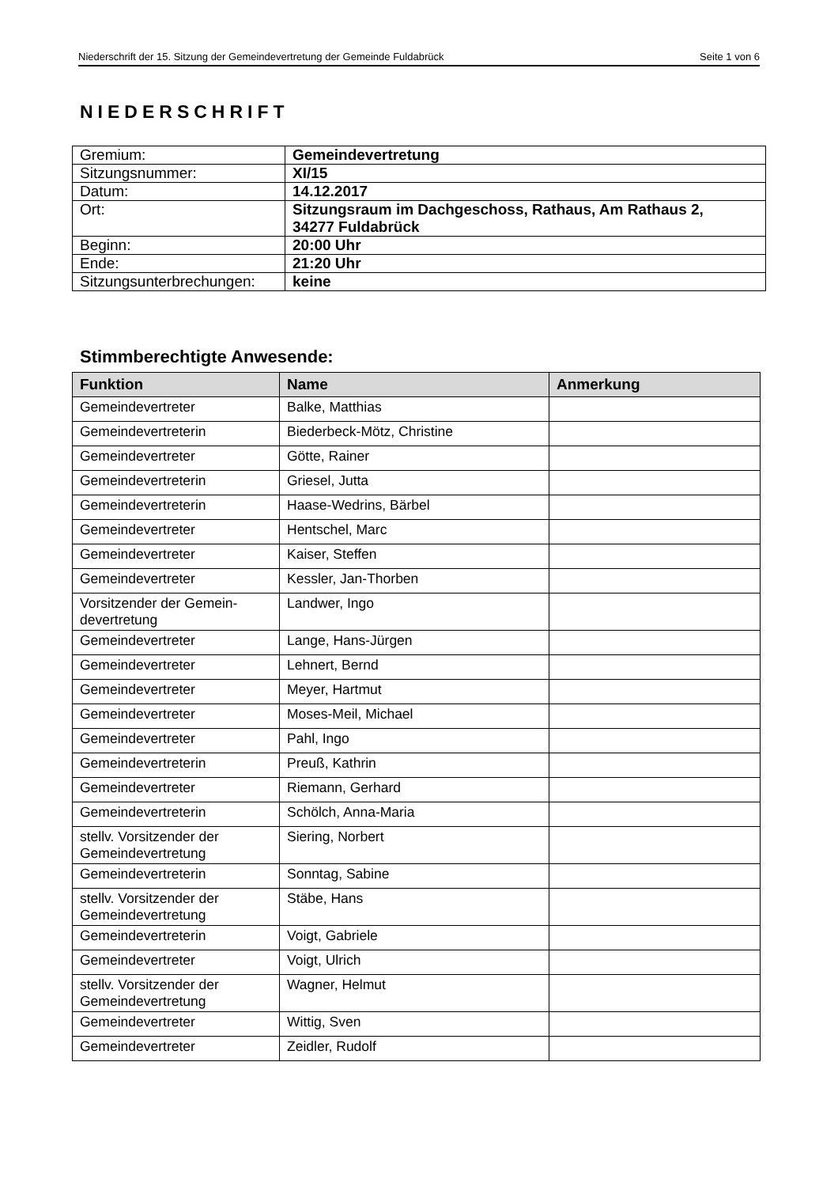Niederschrift der 15. Sitzung der Gemeindevertretung der Gemeinde Fuldabrück Seite 1 von 6
NIEDERSCHRIFT
| Gremium: | Gemeindevertretung |
| Sitzungsnummer: | XI/15 |
| Datum: | 14.12.2017 |
| Ort: | Sitzungsraum im Dachgeschoss, Rathaus, Am Rathaus 2, 34277 Fuldabrück |
| Beginn: | 20:00 Uhr |
| Ende: | 21:20 Uhr |
| Sitzungsunterbrechungen: | keine |
Stimmberechtigte Anwesende:
| Funktion | Name | Anmerkung |
| --- | --- | --- |
| Gemeindevertreter | Balke, Matthias | |
| Gemeindevertreterin | Biederbeck-Mötz, Christine | |
| Gemeindevertreter | Götte, Rainer | |
| Gemeindevertreterin | Griesel, Jutta | |
| Gemeindevertreterin | Haase-Wedrins, Bärbel | |
| Gemeindevertreter | Hentschel, Marc | |
| Gemeindevertreter | Kaiser, Steffen | |
| Gemeindevertreter | Kessler, Jan-Thorben | |
| Vorsitzender der Gemein- devertretung | Landwer, Ingo | |
| Gemeindevertreter | Lange, Hans-Jürgen | |
| Gemeindevertreter | Lehnert, Bernd | |
| Gemeindevertreter | Meyer, Hartmut | |
| Gemeindevertreter | Moses-Meil, Michael | |
| Gemeindevertreter | Pahl, Ingo | |
| Gemeindevertreterin | Preuß, Kathrin | |
| Gemeindevertreter | Riemann, Gerhard | |
| Gemeindevertreterin | Schölch, Anna-Maria | |
| stellv. Vorsitzender der Gemeindevertretung | Siering, Norbert | |
| Gemeindevertreterin | Sonntag, Sabine | |
| stellv. Vorsitzender der Gemeindevertretung | Stäbe, Hans | |
| Gemeindevertreterin | Voigt, Gabriele | |
| Gemeindevertreter | Voigt, Ulrich | |
| stellv. Vorsitzender der Gemeindevertretung | Wagner, Helmut | |
| Gemeindevertreter | Wittig, Sven | |
| Gemeindevertreter | Zeidler, Rudolf | |